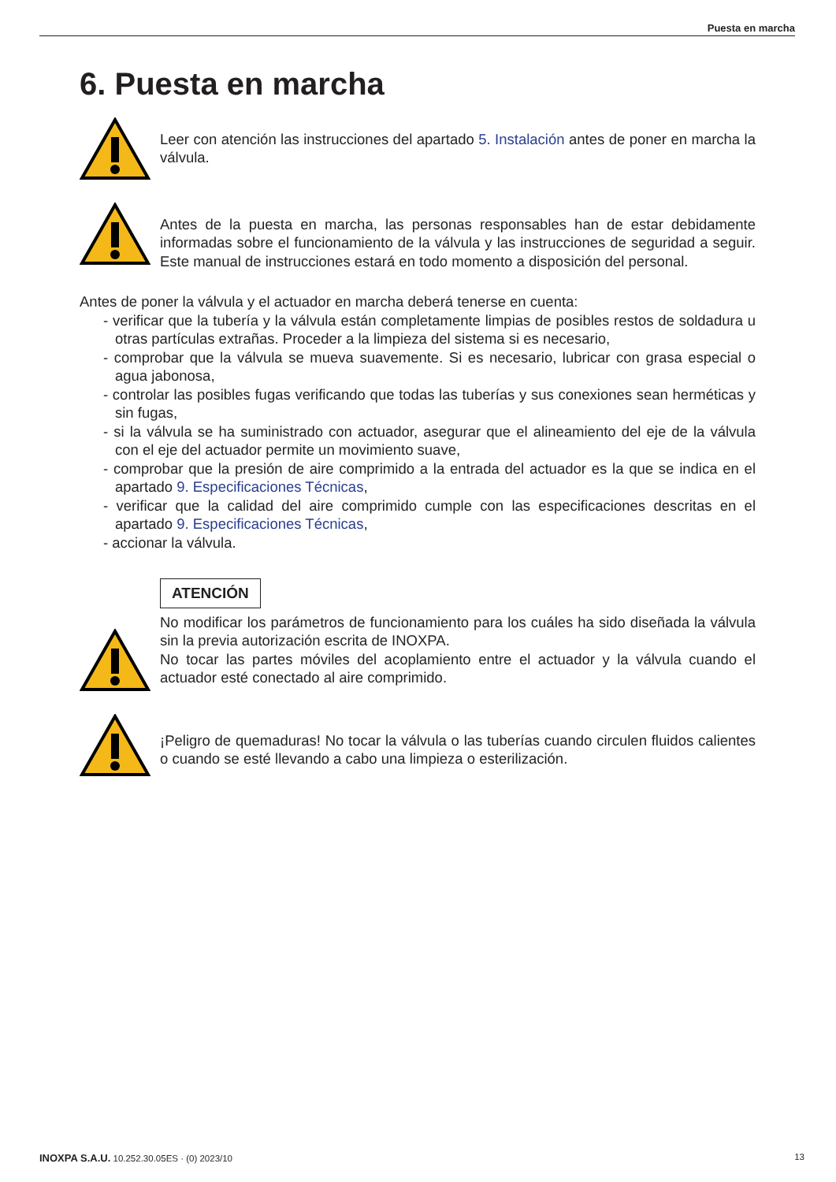Puesta en marcha
6. Puesta en marcha
Leer con atención las instrucciones del apartado 5. Instalación antes de poner en marcha la válvula.
Antes de la puesta en marcha, las personas responsables han de estar debidamente informadas sobre el funcionamiento de la válvula y las instrucciones de seguridad a seguir. Este manual de instrucciones estará en todo momento a disposición del personal.
Antes de poner la válvula y el actuador en marcha deberá tenerse en cuenta:
- verificar que la tubería y la válvula están completamente limpias de posibles restos de soldadura u otras partículas extrañas. Proceder a la limpieza del sistema si es necesario,
- comprobar que la válvula se mueva suavemente. Si es necesario, lubricar con grasa especial o agua jabonosa,
- controlar las posibles fugas verificando que todas las tuberías y sus conexiones sean herméticas y sin fugas,
- si la válvula se ha suministrado con actuador, asegurar que el alineamiento del eje de la válvula con el eje del actuador permite un movimiento suave,
- comprobar que la presión de aire comprimido a la entrada del actuador es la que se indica en el apartado 9. Especificaciones Técnicas,
- verificar que la calidad del aire comprimido cumple con las especificaciones descritas en el apartado 9. Especificaciones Técnicas,
- accionar la válvula.
ATENCIÓN
No modificar los parámetros de funcionamiento para los cuáles ha sido diseñada la válvula sin la previa autorización escrita de INOXPA.
No tocar las partes móviles del acoplamiento entre el actuador y la válvula cuando el actuador esté conectado al aire comprimido.
¡Peligro de quemaduras! No tocar la válvula o las tuberías cuando circulen fluidos calientes o cuando se esté llevando a cabo una limpieza o esterilización.
INOXPA S.A.U. 10.252.30.05ES · (0) 2023/10 13